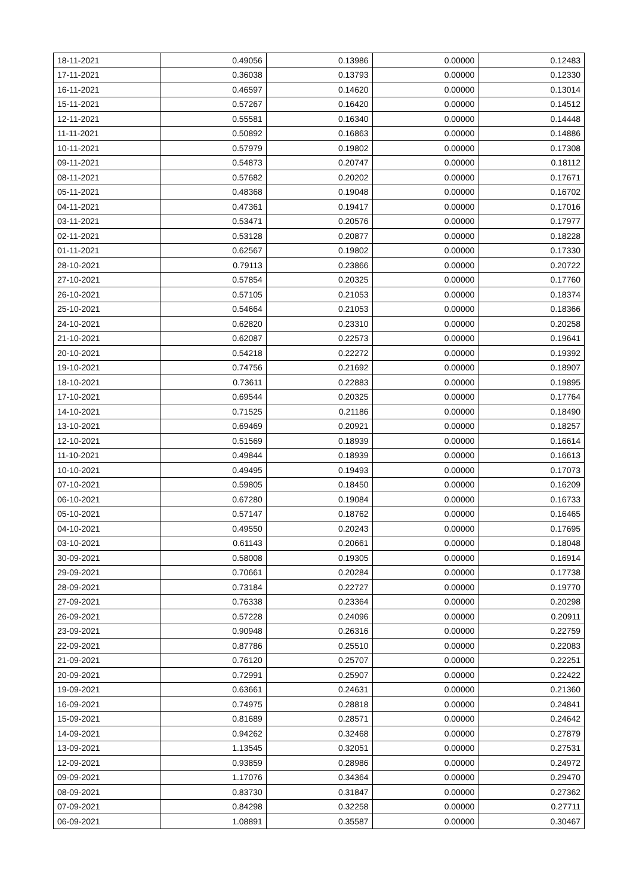| 18-11-2021 | 0.49056 | 0.13986 | 0.00000 | 0.12483 |
| 17-11-2021 | 0.36038 | 0.13793 | 0.00000 | 0.12330 |
| 16-11-2021 | 0.46597 | 0.14620 | 0.00000 | 0.13014 |
| 15-11-2021 | 0.57267 | 0.16420 | 0.00000 | 0.14512 |
| 12-11-2021 | 0.55581 | 0.16340 | 0.00000 | 0.14448 |
| 11-11-2021 | 0.50892 | 0.16863 | 0.00000 | 0.14886 |
| 10-11-2021 | 0.57979 | 0.19802 | 0.00000 | 0.17308 |
| 09-11-2021 | 0.54873 | 0.20747 | 0.00000 | 0.18112 |
| 08-11-2021 | 0.57682 | 0.20202 | 0.00000 | 0.17671 |
| 05-11-2021 | 0.48368 | 0.19048 | 0.00000 | 0.16702 |
| 04-11-2021 | 0.47361 | 0.19417 | 0.00000 | 0.17016 |
| 03-11-2021 | 0.53471 | 0.20576 | 0.00000 | 0.17977 |
| 02-11-2021 | 0.53128 | 0.20877 | 0.00000 | 0.18228 |
| 01-11-2021 | 0.62567 | 0.19802 | 0.00000 | 0.17330 |
| 28-10-2021 | 0.79113 | 0.23866 | 0.00000 | 0.20722 |
| 27-10-2021 | 0.57854 | 0.20325 | 0.00000 | 0.17760 |
| 26-10-2021 | 0.57105 | 0.21053 | 0.00000 | 0.18374 |
| 25-10-2021 | 0.54664 | 0.21053 | 0.00000 | 0.18366 |
| 24-10-2021 | 0.62820 | 0.23310 | 0.00000 | 0.20258 |
| 21-10-2021 | 0.62087 | 0.22573 | 0.00000 | 0.19641 |
| 20-10-2021 | 0.54218 | 0.22272 | 0.00000 | 0.19392 |
| 19-10-2021 | 0.74756 | 0.21692 | 0.00000 | 0.18907 |
| 18-10-2021 | 0.73611 | 0.22883 | 0.00000 | 0.19895 |
| 17-10-2021 | 0.69544 | 0.20325 | 0.00000 | 0.17764 |
| 14-10-2021 | 0.71525 | 0.21186 | 0.00000 | 0.18490 |
| 13-10-2021 | 0.69469 | 0.20921 | 0.00000 | 0.18257 |
| 12-10-2021 | 0.51569 | 0.18939 | 0.00000 | 0.16614 |
| 11-10-2021 | 0.49844 | 0.18939 | 0.00000 | 0.16613 |
| 10-10-2021 | 0.49495 | 0.19493 | 0.00000 | 0.17073 |
| 07-10-2021 | 0.59805 | 0.18450 | 0.00000 | 0.16209 |
| 06-10-2021 | 0.67280 | 0.19084 | 0.00000 | 0.16733 |
| 05-10-2021 | 0.57147 | 0.18762 | 0.00000 | 0.16465 |
| 04-10-2021 | 0.49550 | 0.20243 | 0.00000 | 0.17695 |
| 03-10-2021 | 0.61143 | 0.20661 | 0.00000 | 0.18048 |
| 30-09-2021 | 0.58008 | 0.19305 | 0.00000 | 0.16914 |
| 29-09-2021 | 0.70661 | 0.20284 | 0.00000 | 0.17738 |
| 28-09-2021 | 0.73184 | 0.22727 | 0.00000 | 0.19770 |
| 27-09-2021 | 0.76338 | 0.23364 | 0.00000 | 0.20298 |
| 26-09-2021 | 0.57228 | 0.24096 | 0.00000 | 0.20911 |
| 23-09-2021 | 0.90948 | 0.26316 | 0.00000 | 0.22759 |
| 22-09-2021 | 0.87786 | 0.25510 | 0.00000 | 0.22083 |
| 21-09-2021 | 0.76120 | 0.25707 | 0.00000 | 0.22251 |
| 20-09-2021 | 0.72991 | 0.25907 | 0.00000 | 0.22422 |
| 19-09-2021 | 0.63661 | 0.24631 | 0.00000 | 0.21360 |
| 16-09-2021 | 0.74975 | 0.28818 | 0.00000 | 0.24841 |
| 15-09-2021 | 0.81689 | 0.28571 | 0.00000 | 0.24642 |
| 14-09-2021 | 0.94262 | 0.32468 | 0.00000 | 0.27879 |
| 13-09-2021 | 1.13545 | 0.32051 | 0.00000 | 0.27531 |
| 12-09-2021 | 0.93859 | 0.28986 | 0.00000 | 0.24972 |
| 09-09-2021 | 1.17076 | 0.34364 | 0.00000 | 0.29470 |
| 08-09-2021 | 0.83730 | 0.31847 | 0.00000 | 0.27362 |
| 07-09-2021 | 0.84298 | 0.32258 | 0.00000 | 0.27711 |
| 06-09-2021 | 1.08891 | 0.35587 | 0.00000 | 0.30467 |